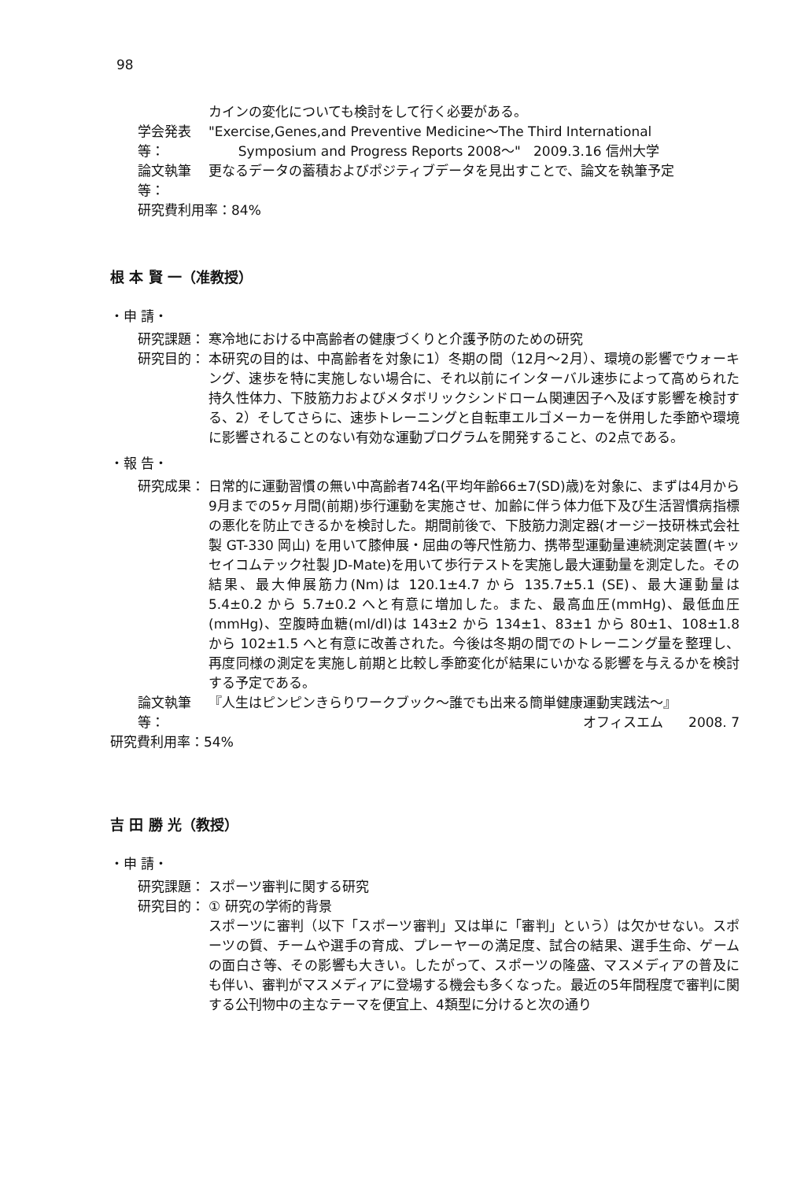98
カインの変化についても検討をして行く必要がある。
学会発表等：
"Exercise,Genes,and Preventive Medicine〜The Third International
Symposium and Progress Reports 2008〜" 2009.3.16 信州大学
論文執筆等：
更なるデータの蓄積およびポジティブデータを見出すことで、論文を執筆予定
研究費利用率：84%
根 本 賢 一（准教授）
・申 請・
研究課題： 寒冷地における中高齢者の健康づくりと介護予防のための研究
研究目的： 本研究の目的は、中高齢者を対象に1）冬期の間（12月〜2月）、環境の影響でウォーキング、速歩を特に実施しない場合に、それ以前にインターバル速歩によって高められた持久性体力、下肢筋力およびメタボリックシンドローム関連因子へ及ぼす影響を検討する、2）そしてさらに、速歩トレーニングと自転車エルゴメーカーを併用した季節や環境に影響されることのない有効な運動プログラムを開発すること、の2点である。
・報 告・
研究成果： 日常的に運動習慣の無い中高齢者74名(平均年齢66±7(SD)歳)を対象に、まずは4月から9月までの5ヶ月間(前期)歩行運動を実施させ、加齢に伴う体力低下及び生活習慣病指標の悪化を防止できるかを検討した。期間前後で、下肢筋力測定器(オージー技研株式会社製 GT-330 岡山) を用いて膝伸展・屈曲の等尺性筋力、携帯型運動量連続測定装置(キッセイコムテック社製 JD-Mate)を用いて歩行テストを実施し最大運動量を測定した。その結果、最大伸展筋力(Nm)は 120.1±4.7 から 135.7±5.1 (SE)、最大運動量は 5.4±0.2 から 5.7±0.2 へと有意に増加した。また、最高血圧(mmHg)、最低血圧(mmHg)、空腹時血糖(ml/dl)は 143±2 から 134±1、83±1 から 80±1、108±1.8 から 102±1.5 へと有意に改善された。今後は冬期の間でのトレーニング量を整理し、再度同様の測定を実施し前期と比較し季節変化が結果にいかなる影響を与えるかを検討する予定である。
論文執筆等：
『人生はピンピンきらりワークブック〜誰でも出来る簡単健康運動実践法〜』
オフィスエム 2008. 7
研究費利用率：54%
吉 田 勝 光（教授）
・申 請・
研究課題： スポーツ審判に関する研究
研究目的： ① 研究の学術的背景
スポーツに審判（以下「スポーツ審判」又は単に「審判」という）は欠かせない。スポーツの質、チームや選手の育成、プレーヤーの満足度、試合の結果、選手生命、ゲームの面白さ等、その影響も大きい。したがって、スポーツの隆盛、マスメディアの普及にも伴い、審判がマスメディアに登場する機会も多くなった。最近の5年間程度で審判に関する公刊物中の主なテーマを便宜上、4類型に分けると次の通り